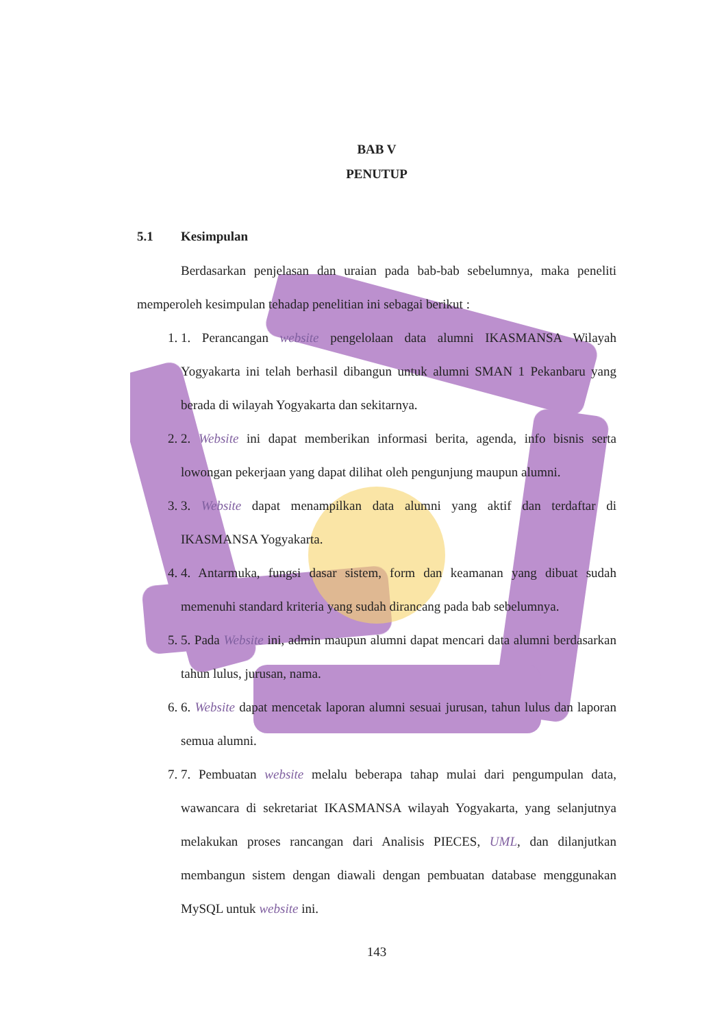BAB V
PENUTUP
5.1 Kesimpulan
Berdasarkan penjelasan dan uraian pada bab-bab sebelumnya, maka peneliti memperoleh kesimpulan tehadap penelitian ini sebagai berikut :
1. 1. Perancangan website pengelolaan data alumni IKASMANSA Wilayah Yogyakarta ini telah berhasil dibangun untuk alumni SMAN 1 Pekanbaru yang berada di wilayah Yogyakarta dan sekitarnya.
2. 2. Website ini dapat memberikan informasi berita, agenda, info bisnis serta lowongan pekerjaan yang dapat dilihat oleh pengunjung maupun alumni.
3. 3. Website dapat menampilkan data alumni yang aktif dan terdaftar di IKASMANSA Yogyakarta.
4. 4. Antarmuka, fungsi dasar sistem, form dan keamanan yang dibuat sudah memenuhi standard kriteria yang sudah dirancang pada bab sebelumnya.
5. 5. Pada Website ini, admin maupun alumni dapat mencari data alumni berdasarkan tahun lulus, jurusan, nama.
6. 6. Website dapat mencetak laporan alumni sesuai jurusan, tahun lulus dan laporan semua alumni.
7. 7. Pembuatan website melalu beberapa tahap mulai dari pengumpulan data, wawancara di sekretariat IKASMANSA wilayah Yogyakarta, yang selanjutnya melakukan proses rancangan dari Analisis PIECES, UML, dan dilanjutkan membangun sistem dengan diawali dengan pembuatan database menggunakan MySQL untuk website ini.
143